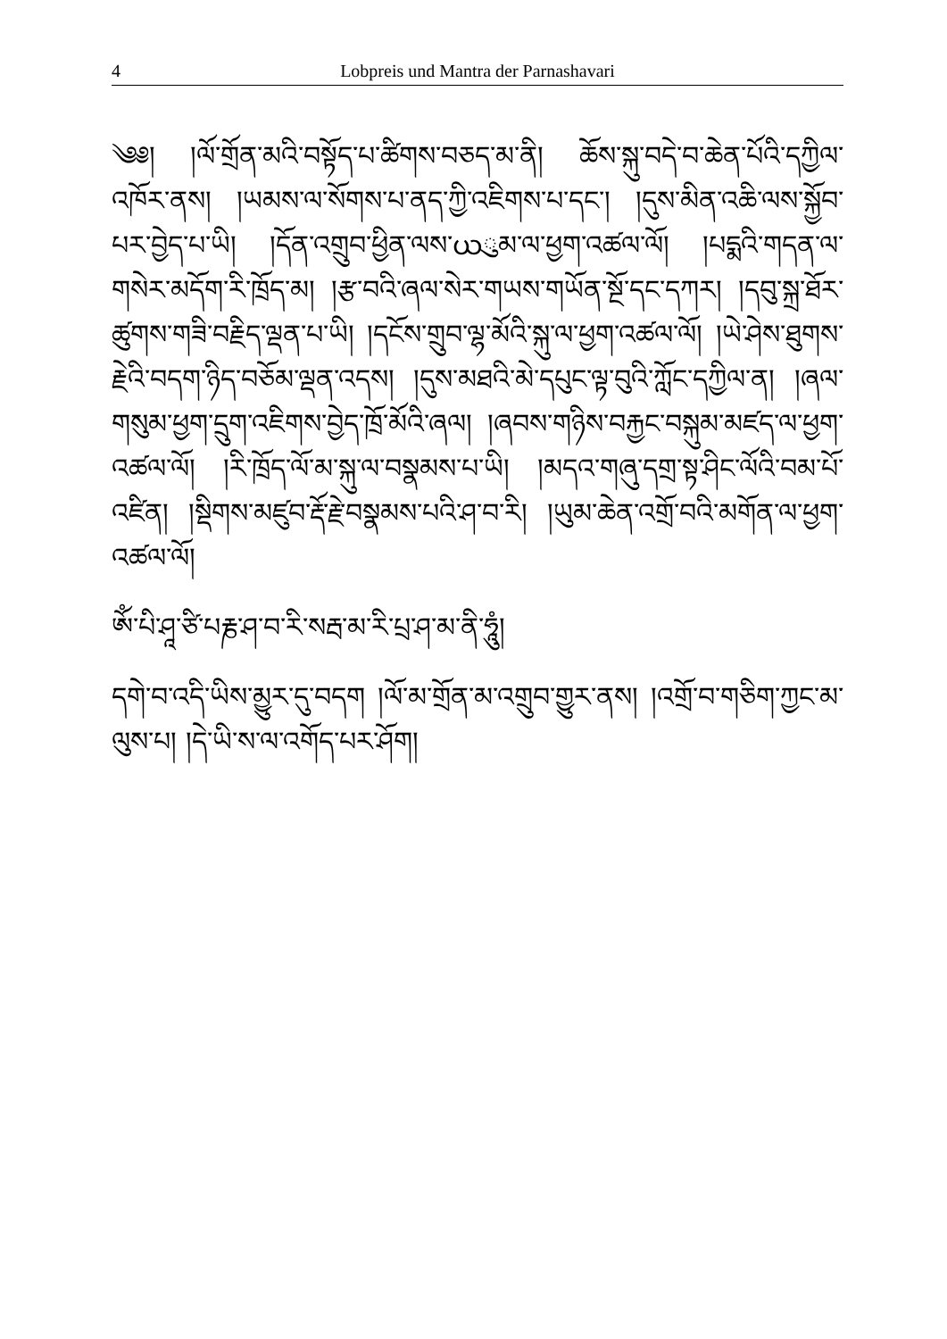4 Lobpreis und Mantra der Parnashavari
༄༅། །ལོ་གྲོན་མའི་བསྟོད་པ་ཚིགས་བཅད་མ་ནི། ཆོས་སྐུ་བདེ་བ་ཆེན་པོའི་དཀྱིལ་འཁོར་ནས། །ཡམས་ལ་སོགས་པ་ནད་ཀྱི་འཇིགས་པ་དང་། །དུས་མིན་འཆི་ལས་སྐྱོབ་པར་བྱེད་པ་ཡི། །དོན་འགྲུབ་ཕྱིན་ལས་ယུམ་ལ་ཕྱག་འཚལ་ལོ། །པདྨའི་གདན་ལ་གསེར་མདོག་རི་ཁྲོད་མ། །རྩ་བའི་ཞལ་སེར་གཡས་གཡོན་སྔོ་དང་དཀར། །དབུ་སྐྲ་ཐོར་ཚུགས་གཟི་བརྗིད་ལྡན་པ་ཡི། །དངོས་གྲུབ་ལྷ་མོའི་སྐུ་ལ་ཕྱག་འཚལ་ལོ། །ཡེ་ཤེས་ཐུགས་རྗེའི་བདག་ཉིད་བཅོམ་ལྡན་འདས། །དུས་མཐའི་མེ་དཔུང་ལྟ་བུའི་ཀློང་དཀྱིལ་ན། །ཞལ་གསུམ་ཕྱག་དྲུག་འཇིགས་བྱེད་ཁྲོ་མོའི་ཞལ། །ཞབས་གཉིས་བརྐྱང་བསྐུམ་མཛད་ལ་ཕྱག་འཚལ་ལོ། །རི་ཁྲོད་ལོ་མ་སྐུ་ལ་བསྣམས་པ་ཡི། །མདའ་གཞུ་དགྲ་སྟ་ཤིང་ལོའི་བམ་པོ་འཛིན། །སྡིགས་མཛུབ་རྡོ་རྗེ་བསྣམས་པའི་ཤ་བ་རི། །ཡུམ་ཆེན་འགྲོ་བའི་མགོན་ལ་ཕྱག་འཚལ་ལོ།
ཨོཾ་པི་ཤཱ་ཙི་པརྞ་ཤ་བ་རི་སརྦ་མ་རི་པྲ་ཤ་མ་ནི་ཧཱུཾ།
དགེ་བ་འདི་ཡིས་མྱུར་དུ་བདག །ལོ་མ་གྲོན་མ་འགྲུབ་གྱུར་ནས། །འགྲོ་བ་གཅིག་ཀྱང་མ་ལུས་པ། །དེ་ཡི་ས་ལ་འགོད་པར་ཤོག།